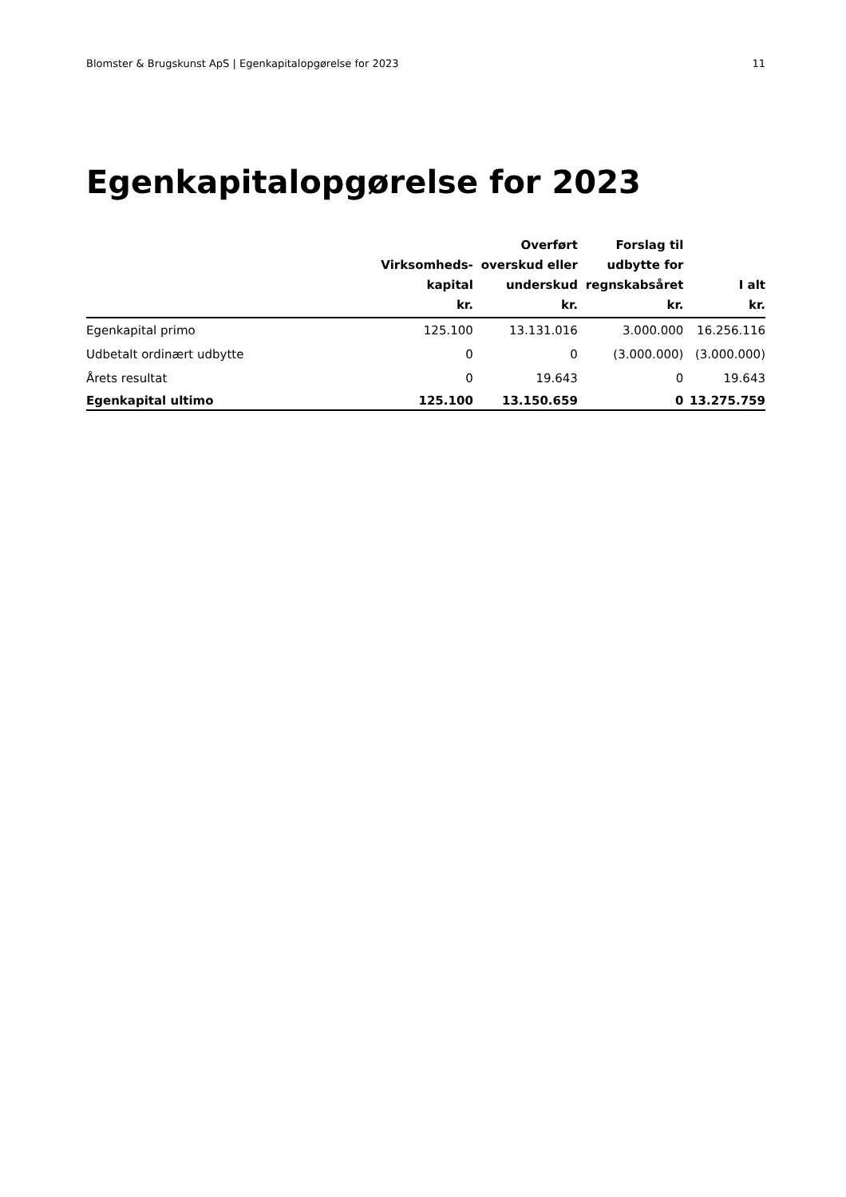Blomster & Brugskunst ApS | Egenkapitalopgørelse for 2023 11
Egenkapitalopgørelse for 2023
| | Virksomheds- kapital kr. | Overført overskud eller underskud kr. | Forslag til udbytte for regnskabsåret kr. | I alt kr. |
| --- | --- | --- | --- | --- |
| Egenkapital primo | 125.100 | 13.131.016 | 3.000.000 | 16.256.116 |
| Udbetalt ordinært udbytte | 0 | 0 | (3.000.000) | (3.000.000) |
| Årets resultat | 0 | 19.643 | 0 | 19.643 |
| Egenkapital ultimo | 125.100 | 13.150.659 | 0 | 13.275.759 |